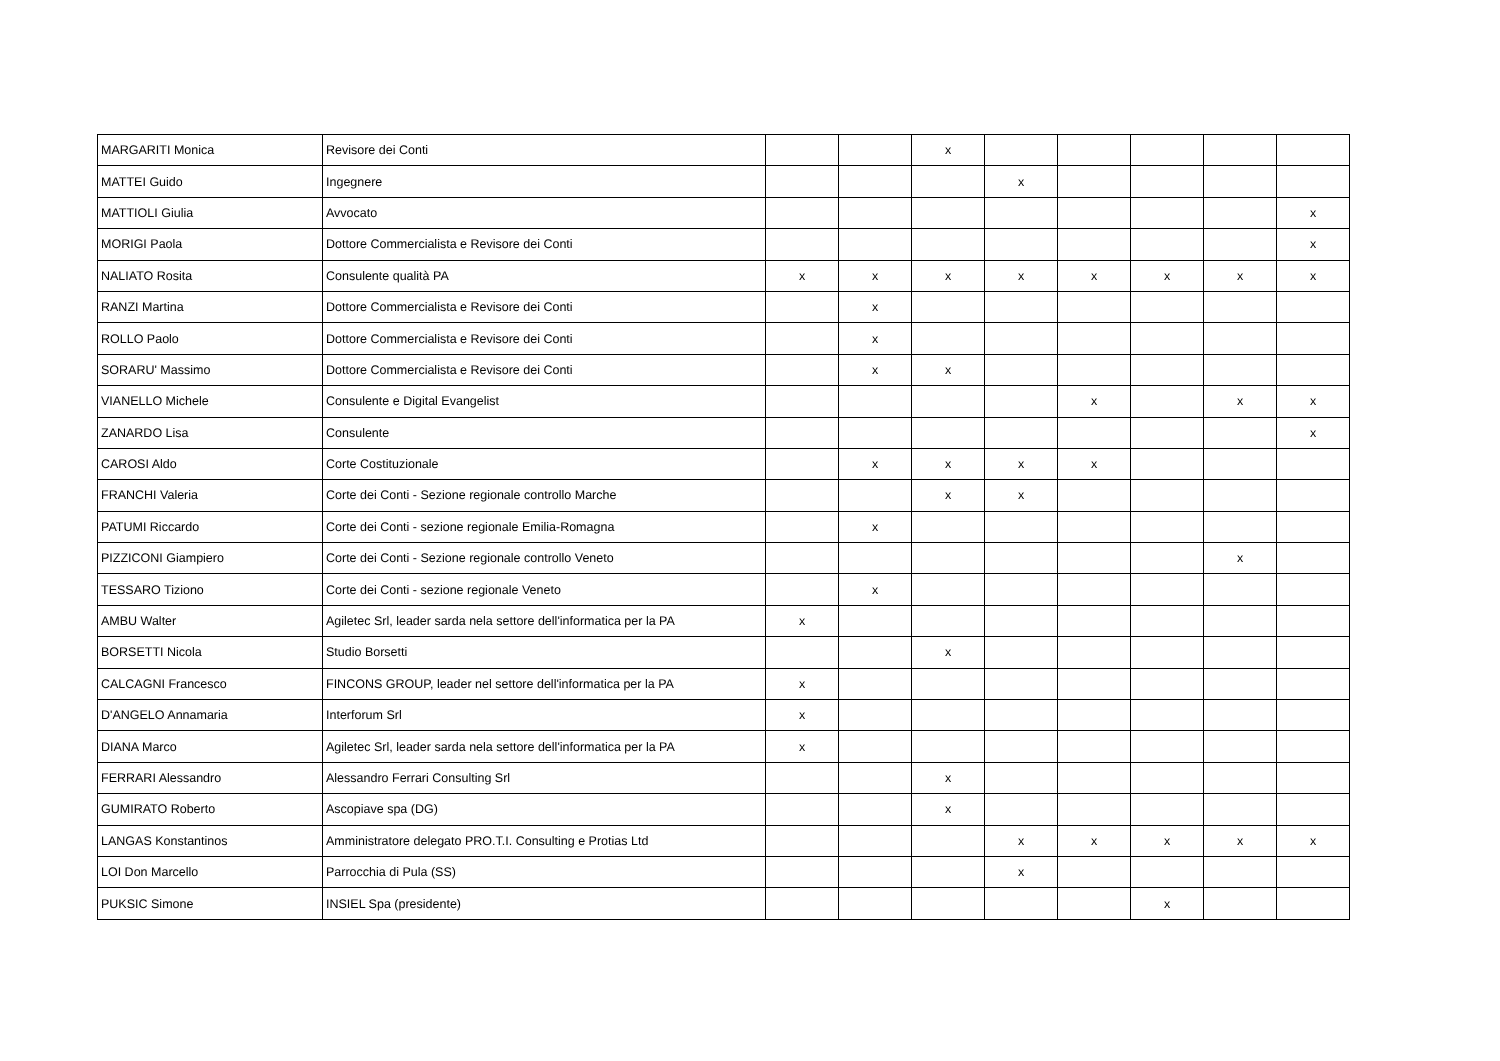| MARGARITI Monica | Revisore dei Conti | | | x | | | | | |
| MATTEI Guido | Ingegnere | | | | x | | | | |
| MATTIOLI Giulia | Avvocato | | | | | | | | x |
| MORIGI Paola | Dottore Commercialista e Revisore dei Conti | | | | | | | | x |
| NALIATO Rosita | Consulente qualità PA | x | x | x | x | x | x | x | x |
| RANZI Martina | Dottore Commercialista e Revisore dei Conti | | x | | | | | | |
| ROLLO Paolo | Dottore Commercialista e Revisore dei Conti | | x | | | | | | |
| SORARU' Massimo | Dottore Commercialista e Revisore dei Conti | | x | x | | | | | |
| VIANELLO Michele | Consulente e Digital Evangelist | | | | | x | | x | x |
| ZANARDO Lisa | Consulente | | | | | | | | x |
| CAROSI Aldo | Corte Costituzionale | | x | x | x | x | | | |
| FRANCHI Valeria | Corte dei Conti - Sezione regionale controllo Marche | | | x | x | | | | |
| PATUMI Riccardo | Corte dei Conti - sezione regionale Emilia-Romagna | | x | | | | | | |
| PIZZICONI Giampiero | Corte dei Conti - Sezione regionale controllo Veneto | | | | | | | x | |
| TESSARO Tiziono | Corte dei Conti - sezione regionale Veneto | | x | | | | | | |
| AMBU Walter | Agiletec Srl, leader sarda nela settore dell'informatica per la PA | x | | | | | | | |
| BORSETTI Nicola | Studio Borsetti | | | x | | | | | |
| CALCAGNI Francesco | FINCONS GROUP, leader nel settore dell'informatica per la PA | x | | | | | | | |
| D'ANGELO Annamaria | Interforum Srl | x | | | | | | | |
| DIANA Marco | Agiletec Srl, leader sarda nela settore dell'informatica per la PA | x | | | | | | | |
| FERRARI Alessandro | Alessandro Ferrari Consulting Srl | | | x | | | | | |
| GUMIRATO Roberto | Ascopiave spa (DG) | | | x | | | | | |
| LANGAS Konstantinos | Amministratore delegato PRO.T.I. Consulting e Protias Ltd | | | | x | x | x | x | x |
| LOI Don Marcello | Parrocchia di Pula (SS) | | | | x | | | | |
| PUKSIC Simone | INSIEL Spa (presidente) | | | | | | x | | |